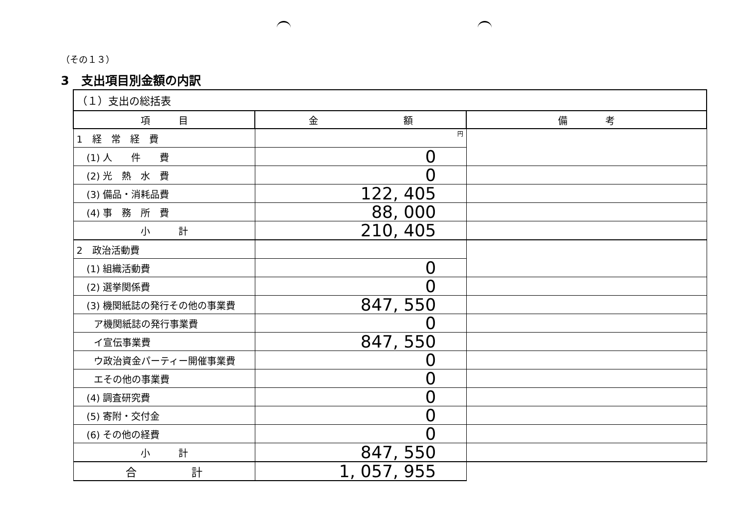（その１３）
3　支出項目別金額の内訳
| （１）支出の総括表 | | |
| 項 目 | 金 額 | 備 考 |
| 1 経 常 経 費 | 円 | |
| (1) 人 件 費 | 0 | |
| (2) 光 熱 水 費 | 0 | |
| (3) 備品・消耗品費 | 122, 405 | |
| (4) 事 務 所 費 | 88, 000 | |
| 小 計 | 210, 405 | |
| 2 政治活動費 | | |
| (1) 組織活動費 | 0 | |
| (2) 選挙関係費 | 0 | |
| (3) 機関紙誌の発行その他の事業費 | 847, 550 | |
| ア機関紙誌の発行事業費 | 0 | |
| イ宣伝事業費 | 847, 550 | |
| ウ政治資金パーティー開催事業費 | 0 | |
| エその他の事業費 | 0 | |
| (4) 調査研究費 | 0 | |
| (5) 寄附・交付金 | 0 | |
| (6) その他の経費 | 0 | |
| 小 計 | 847, 550 | |
| 合 計 | 1, 057, 955 | |